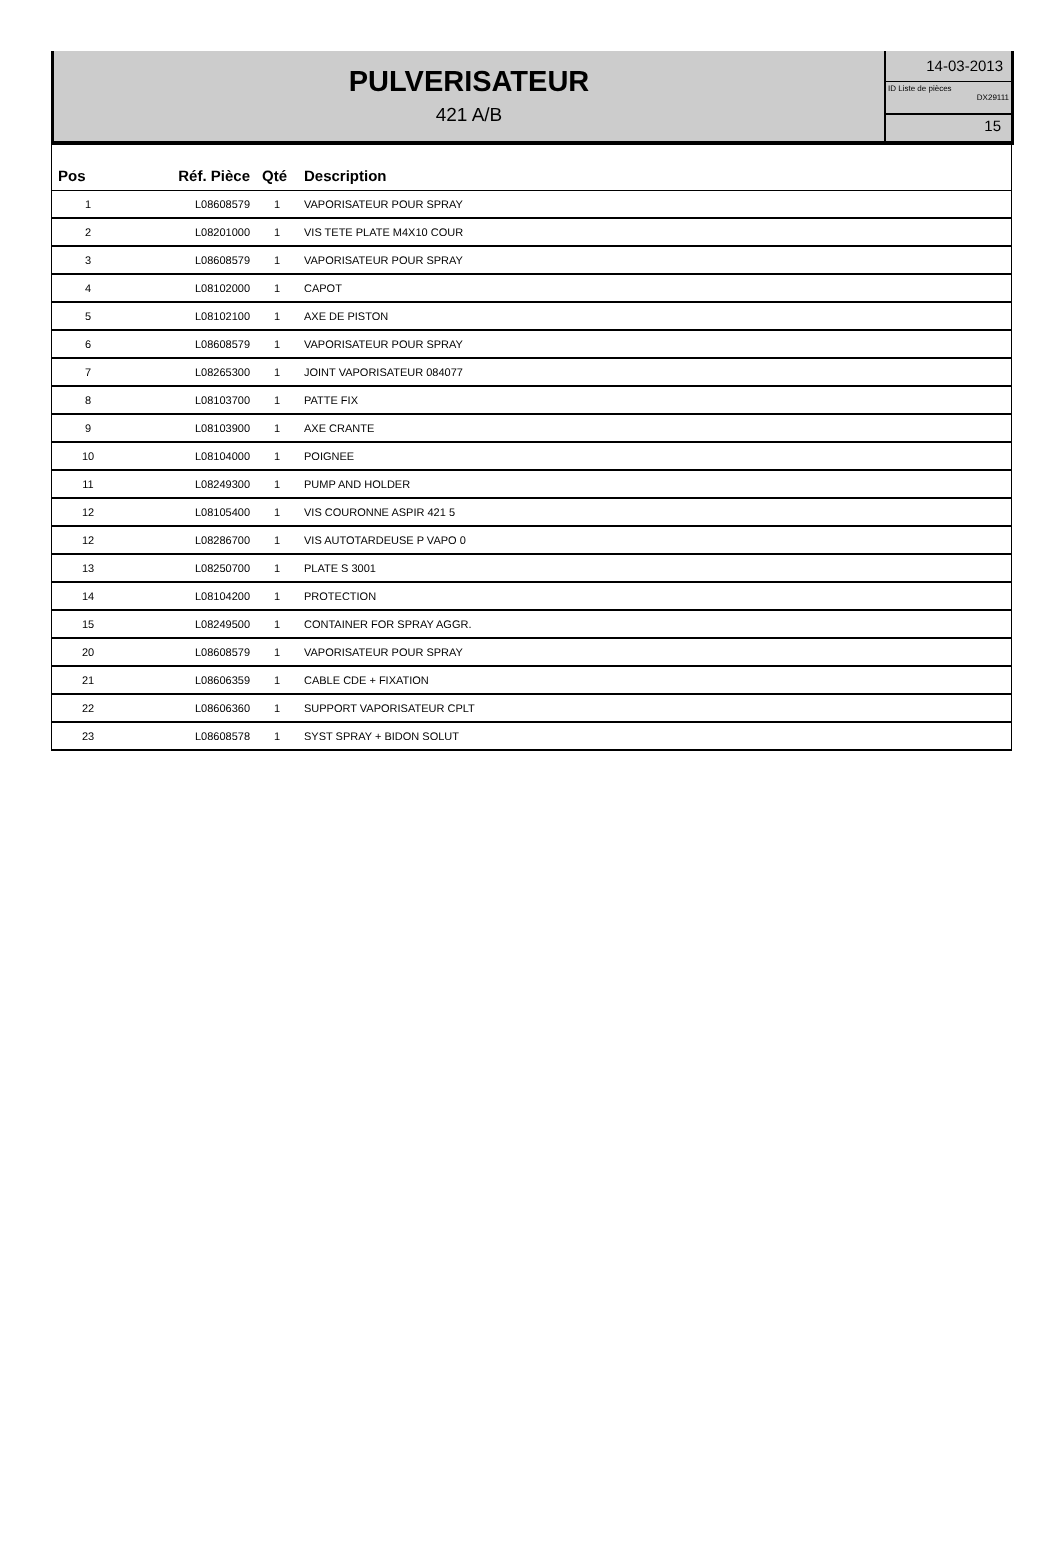PULVERISATEUR
421 A/B
14-03-2013
ID Liste de pièces
DX29111
15
| Pos | Réf. Pièce | Qté | Description |
| --- | --- | --- | --- |
| 1 | L08608579 | 1 | VAPORISATEUR POUR SPRAY |
| 2 | L08201000 | 1 | VIS TETE PLATE M4X10 COUR |
| 3 | L08608579 | 1 | VAPORISATEUR POUR SPRAY |
| 4 | L08102000 | 1 | CAPOT |
| 5 | L08102100 | 1 | AXE DE PISTON |
| 6 | L08608579 | 1 | VAPORISATEUR POUR SPRAY |
| 7 | L08265300 | 1 | JOINT VAPORISATEUR 084077 |
| 8 | L08103700 | 1 | PATTE FIX |
| 9 | L08103900 | 1 | AXE CRANTE |
| 10 | L08104000 | 1 | POIGNEE |
| 11 | L08249300 | 1 | PUMP AND HOLDER |
| 12 | L08105400 | 1 | VIS COURONNE ASPIR 421 5 |
| 12 | L08286700 | 1 | VIS AUTOTARDEUSE P VAPO 0 |
| 13 | L08250700 | 1 | PLATE S 3001 |
| 14 | L08104200 | 1 | PROTECTION |
| 15 | L08249500 | 1 | CONTAINER FOR SPRAY AGGR. |
| 20 | L08608579 | 1 | VAPORISATEUR POUR SPRAY |
| 21 | L08606359 | 1 | CABLE CDE + FIXATION |
| 22 | L08606360 | 1 | SUPPORT VAPORISATEUR CPLT |
| 23 | L08608578 | 1 | SYST SPRAY + BIDON SOLUT |